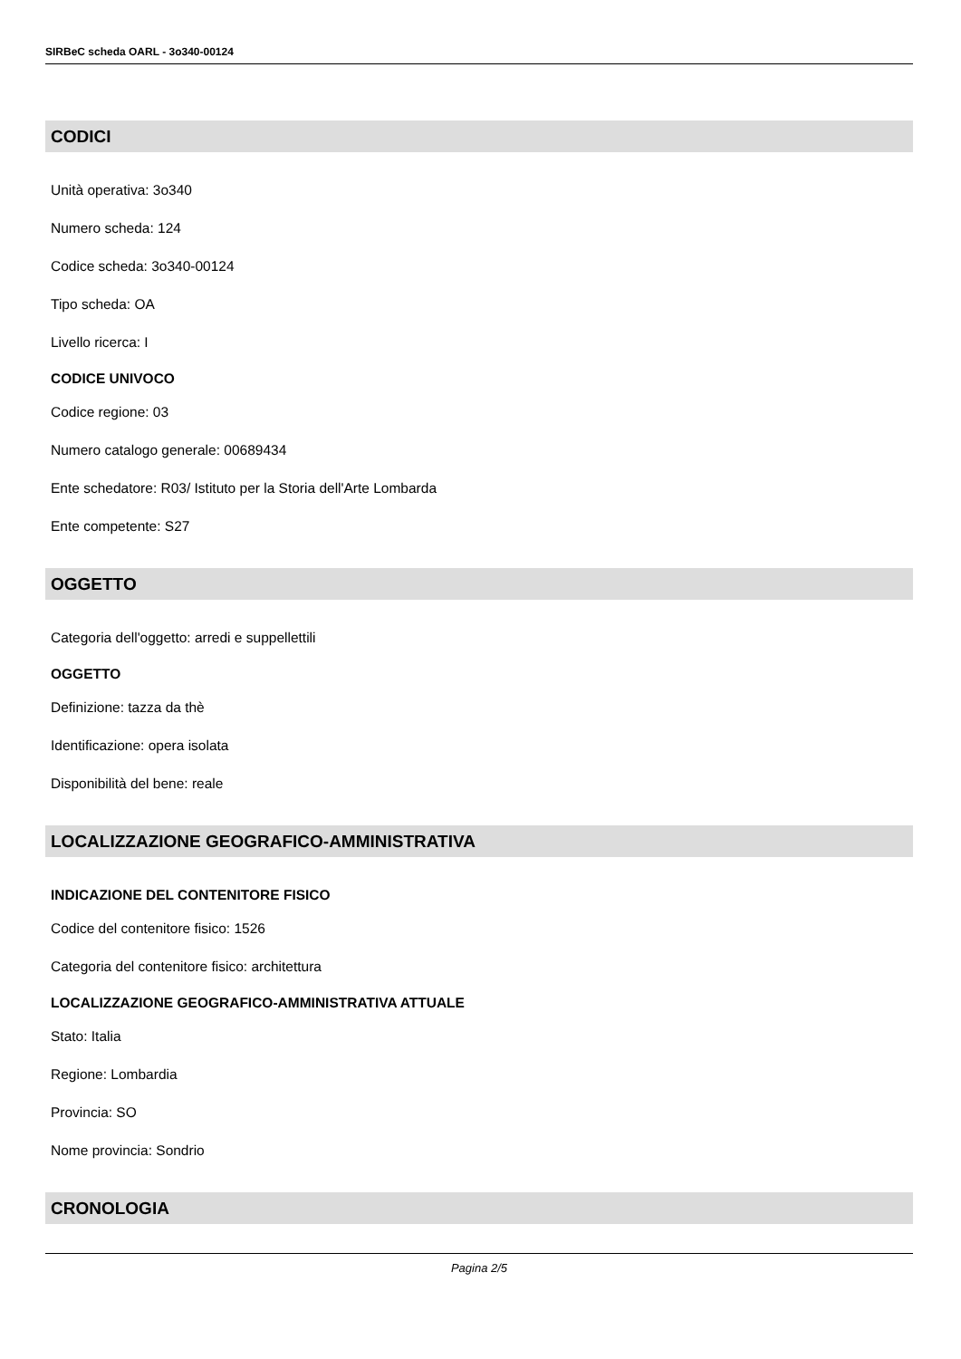SIRBeC scheda OARL - 3o340-00124
CODICI
Unità operativa: 3o340
Numero scheda: 124
Codice scheda: 3o340-00124
Tipo scheda: OA
Livello ricerca: I
CODICE UNIVOCO
Codice regione: 03
Numero catalogo generale: 00689434
Ente schedatore: R03/ Istituto per la Storia dell'Arte Lombarda
Ente competente: S27
OGGETTO
Categoria dell'oggetto: arredi e suppellettili
OGGETTO
Definizione: tazza da thè
Identificazione: opera isolata
Disponibilità del bene: reale
LOCALIZZAZIONE GEOGRAFICO-AMMINISTRATIVA
INDICAZIONE DEL CONTENITORE FISICO
Codice del contenitore fisico: 1526
Categoria del contenitore fisico: architettura
LOCALIZZAZIONE GEOGRAFICO-AMMINISTRATIVA ATTUALE
Stato: Italia
Regione: Lombardia
Provincia: SO
Nome provincia: Sondrio
CRONOLOGIA
Pagina 2/5